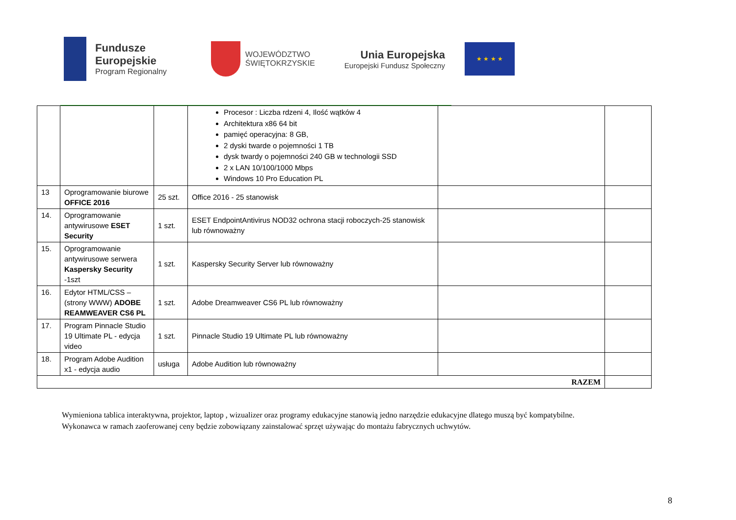Fundusze
Europejskie
Program Regionalny
WOJEWÓDZTWO
ŚWIĘTOKRZYSKIE
Unia Europejska
Europejski Fundusz Społeczny
★ ★ ★ ★
| | | | Procesor : Liczba rdzeni 4, Ilość wątków 4 Architektura x86 64 bit pamięć operacyjna: 8 GB, 2 dyski twarde o pojemności 1 TB dysk twardy o pojemności 240 GB w technologii SSD 2 x LAN 10/100/1000 Mbps Windows 10 Pro Education PL | | |
| 13 | Oprogramowanie biurowe OFFICE 2016 | 25 szt. | Office 2016 - 25 stanowisk | | |
| 14. | Oprogramowanie antywirusowe ESET Security | 1 szt. | ESET EndpointAntivirus NOD32 ochrona stacji roboczych-25 stanowisk lub równoważny | | |
| 15. | Oprogramowanie antywirusowe serwera Kaspersky Security -1szt | 1 szt. | Kaspersky Security Server lub równoważny | | |
| 16. | Edytor HTML/CSS – (strony WWW) ADOBE REAMWEAVER CS6 PL | 1 szt. | Adobe Dreamweaver CS6 PL lub równoważny | | |
| 17. | Program Pinnacle Studio 19 Ultimate PL - edycja video | 1 szt. | Pinnacle Studio 19 Ultimate PL lub równoważny | | |
| 18. | Program Adobe Audition x1 - edycja audio | usługa | Adobe Audition lub równoważny | | |
| RAZEM | | | | | |
Wymieniona tablica interaktywna, projektor, laptop , wizualizer oraz programy edukacyjne stanowią jedno narzędzie edukacyjne dlatego muszą być kompatybilne. Wykonawca w ramach zaoferowanej ceny będzie zobowiązany zainstalować sprzęt używając do montażu fabrycznych uchwytów.
8